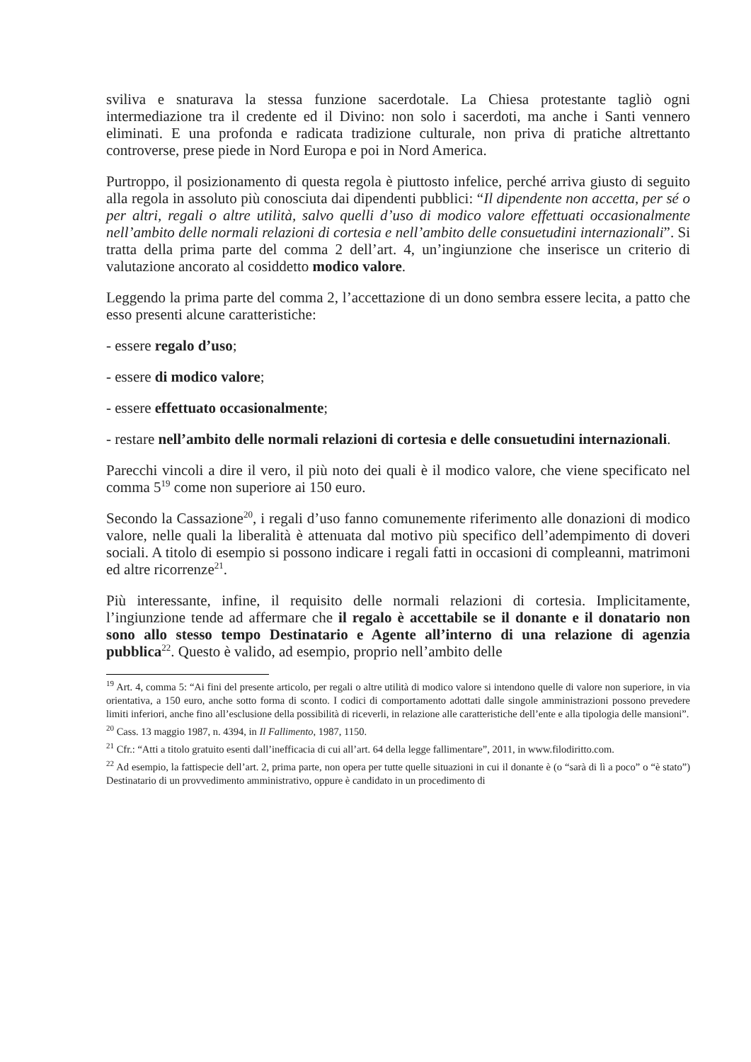sviliva e snaturava la stessa funzione sacerdotale. La Chiesa protestante tagliò ogni intermediazione tra il credente ed il Divino: non solo i sacerdoti, ma anche i Santi vennero eliminati. E una profonda e radicata tradizione culturale, non priva di pratiche altrettanto controverse, prese piede in Nord Europa e poi in Nord America.
Purtroppo, il posizionamento di questa regola è piuttosto infelice, perché arriva giusto di seguito alla regola in assoluto più conosciuta dai dipendenti pubblici: “Il dipendente non accetta, per sé o per altri, regali o altre utilità, salvo quelli d’uso di modico valore effettuati occasionalmente nell’ambito delle normali relazioni di cortesia e nell’ambito delle consuetudini internazionali”. Si tratta della prima parte del comma 2 dell’art. 4, un’ingiunzione che inserisce un criterio di valutazione ancorato al cosiddetto modico valore.
Leggendo la prima parte del comma 2, l’accettazione di un dono sembra essere lecita, a patto che esso presenti alcune caratteristiche:
- essere regalo d’uso;
- essere di modico valore;
- essere effettuato occasionalmente;
- restare nell’ambito delle normali relazioni di cortesia e delle consuetudini internazionali.
Parecchi vincoli a dire il vero, il più noto dei quali è il modico valore, che viene specificato nel comma 5<sup>19</sup> come non superiore ai 150 euro.
Secondo la Cassazione<sup>20</sup>, i regali d’uso fanno comunemente riferimento alle donazioni di modico valore, nelle quali la liberalità è attenuata dal motivo più specifico dell’adempimento di doveri sociali. A titolo di esempio si possono indicare i regali fatti in occasioni di compleanni, matrimoni ed altre ricorrenze<sup>21</sup>.
Più interessante, infine, il requisito delle normali relazioni di cortesia. Implicitamente, l’ingiunzione tende ad affermare che il regalo è accettabile se il donante e il donatario non sono allo stesso tempo Destinatario e Agente all’interno di una relazione di agenzia pubblica<sup>22</sup>. Questo è valido, ad esempio, proprio nell’ambito delle
<sup>19</sup> Art. 4, comma 5: “Ai fini del presente articolo, per regali o altre utilità di modico valore si intendono quelle di valore non superiore, in via orientativa, a 150 euro, anche sotto forma di sconto. I codici di comportamento adottati dalle singole amministrazioni possono prevedere limiti inferiori, anche fino all’esclusione della possibilità di riceverli, in relazione alle caratteristiche dell’ente e alla tipologia delle mansioni”.
<sup>20</sup> Cass. 13 maggio 1987, n. 4394, in Il Fallimento, 1987, 1150.
<sup>21</sup> Cfr.: “Atti a titolo gratuito esenti dall’inefficacia di cui all’art. 64 della legge fallimentare”, 2011, in www.filodiritto.com.
<sup>22</sup> Ad esempio, la fattispecie dell’art. 2, prima parte, non opera per tutte quelle situazioni in cui il donante è (o “sarà di lì a poco” o “è stato”) Destinatario di un provvedimento amministrativo, oppure è candidato in un procedimento di